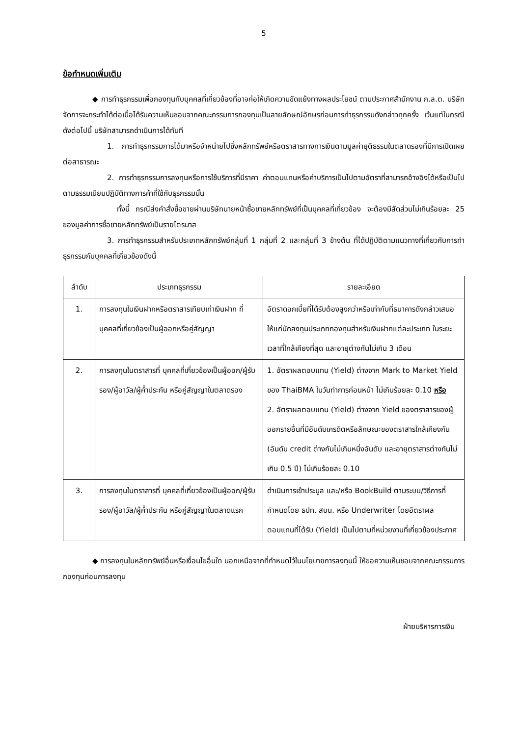5
ข้อกำหนดเพิ่มเติม
◆ การทำธุรกรรมเพื่อกองทุนกับบุคคลที่เกี่ยวข้องที่อาจก่อให้เกิดความขัดแย้งทางผลประโยชน์ ตามประกาศสำนักงาน ก.ล.ต. บริษัทจัดการจะกระทำได้ต่อเมื่อได้รับความเห็นชอบจากคณะกรรมการกองทุนเป็นลายลักษณ์อักษรก่อนการทำธุรกรรมดังกล่าวทุกครั้ง เว้นแต่ในกรณีดังต่อไปนี้ บริษัทสามารถดำเนินการได้ทันที
1. การทำธุรกรรมการได้มาหรือจำหน่ายไปซึ่งหลักทรัพย์หรือตราสารทางการเงินตามมูลค่ายุติธรรมในตลาดรองที่มีการเปิดเผยต่อสาธารณะ
2. การทำธุรกรรมการลงทุนหรือการใช้บริการที่มีราคา ค่าตอบแทนหรือค่าบริการเป็นไปตามอัตราที่สามารถอ้างอิงได้หรือเป็นไปตามธรรมเนียมปฏิบัติทางการค้าที่ใช้กับธุรกรรมนั้น
ทั้งนี้ กรณีส่งคำสั่งซื้อขายผ่านบริษัทนายหน้าซื้อขายหลักทรัพย์ที่เป็นบุคคลที่เกี่ยวข้อง จะต้องมีสัดส่วนไม่เกินร้อยละ 25 ของมูลค่าการซื้อขายหลักทรัพย์เป็นรายไตรมาส
3. การทำธุรกรรมสำหรับประเภทหลักทรัพย์กลุ่มที่ 1 กลุ่มที่ 2 และกลุ่มที่ 3 ข้างต้น ที่ได้ปฏิบัติตามแนวทางที่เกี่ยวกับการทำธุรกรรมกับบุคคลที่เกี่ยวข้องดังนี้
| ลำดับ | ประเภทธุรกรรม | รายละเอียด |
| --- | --- | --- |
| 1. | การลงทุนในเงินฝากหรือตราสารเทียบเท่าเงินฝาก ที่บุคคลที่เกี่ยวข้องเป็นผู้ออกหรือคู่สัญญา | อัตราดอกเบี้ยที่ได้รับต้องสูงกว่าหรือเท่ากับที่ธนาคารดังกล่าวเสนอให้แก่นักลงทุนประเภทกองทุนสำหรับเงินฝากแต่ละประเภท ในระยะเวลาที่ใกล้เคียงที่สุด และอายุต่างกันไม่เกิน 3 เดือน |
| 2. | การลงทุนในตราสารที่ บุคคลที่เกี่ยวข้องเป็นผู้ออก/ผู้รับรอง/ผู้อาวัล/ผู้ค้ำประกัน หรือคู่สัญญาในตลาดรอง | 1. อัตราผลตอบแทน (Yield) ต่างจาก Mark to Market Yield ของ ThaiBMA ในวันทำการก่อนหน้า ไม่เกินร้อยละ 0.10 หรือ 2. อัตราผลตอบแทน (Yield) ต่างจาก Yield ของตราสารของผู้ออกรายอื่นที่มีอันดับเครดิตหรือลักษณะของตราสารใกล้เคียงกัน (อันดับ credit ต่างกันไม่เกินหนึ่งอันดับ และอายุตราสารต่างกันไม่เกิน 0.5 ปี) ไม่เกินร้อยละ 0.10 |
| 3. | การลงทุนในตราสารที่ บุคคลที่เกี่ยวข้องเป็นผู้ออก/ผู้รับรอง/ผู้อาวัล/ผู้ค้ำประกัน หรือคู่สัญญาในตลาดแรก | ดำเนินการเข้าประมูล และ/หรือ BookBuild ตามระบบ/วิธีการที่กำหนดโดย ธปท. สบน. หรือ Underwriter โดยอัตราผลตอบแทนที่ได้รับ (Yield) เป็นไปตามที่หน่วยงานที่เกี่ยวข้องประกาศ |
◆ การลงทุนในหลักทรัพย์อื่นหรือเงื่อนไขอื่นใด นอกเหนือจากที่กำหนดไว้ในนโยบายการลงทุนนี้ ให้ขอความเห็นชอบจากคณะกรรมการกองทุนก่อนการลงทุน
ฝ่ายบริหารการเงิน